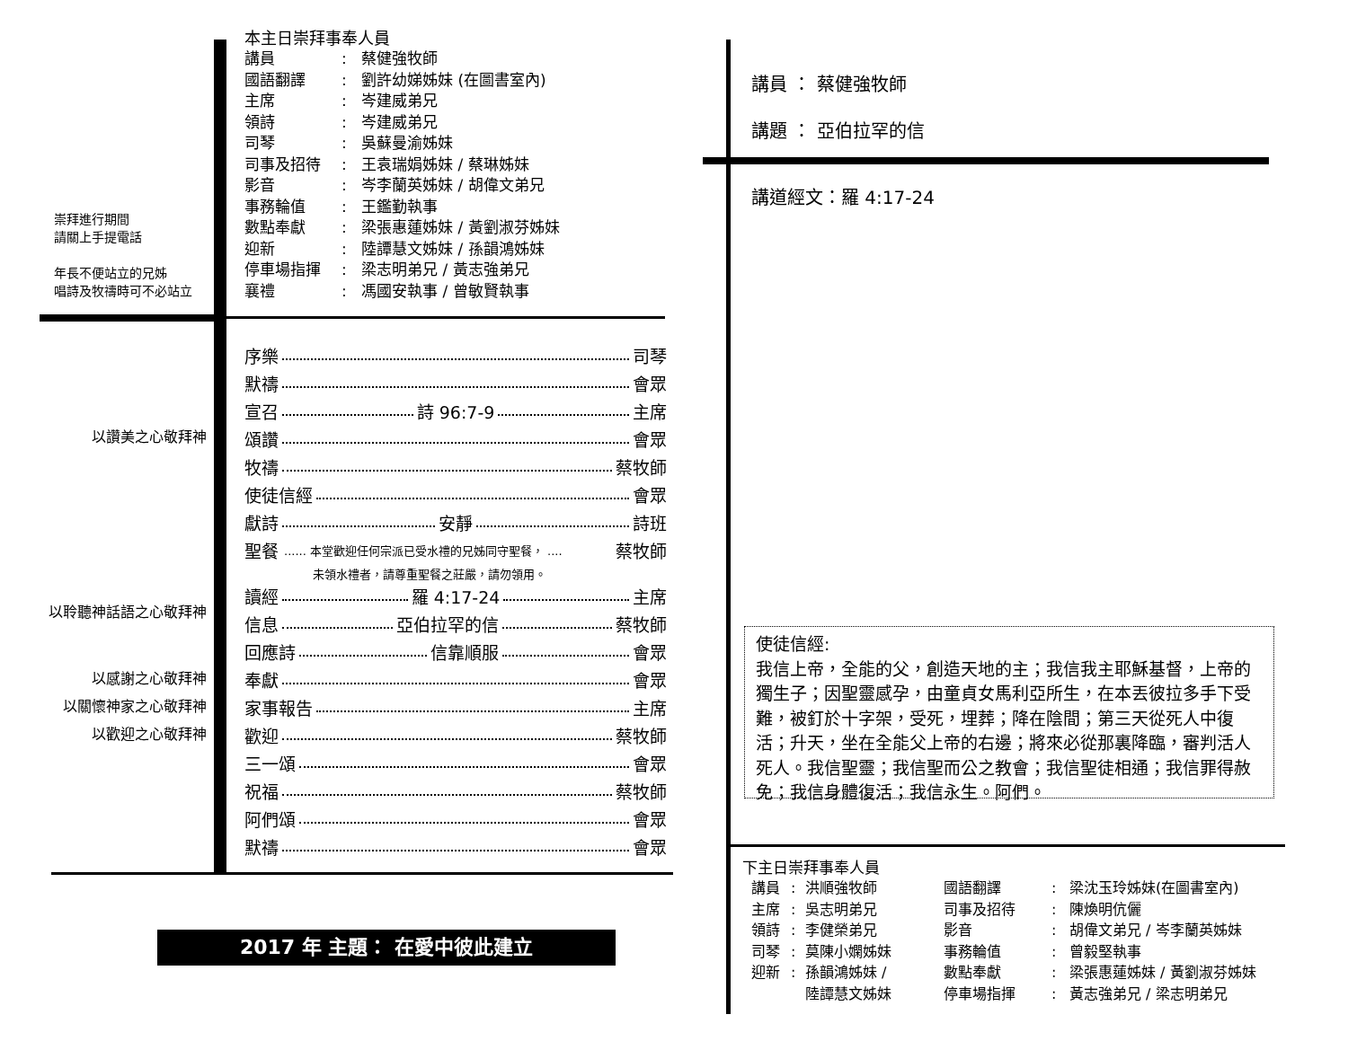本主日崇拜事奉人員
| 講員 | : | 蔡健強牧師 |
| 國語翻譯 | : | 劉許幼娣姊妹 (在圖書室內) |
| 主席 | : | 岑建威弟兄 |
| 領詩 | : | 岑建威弟兄 |
| 司琴 | : | 吳蘇曼渝姊妹 |
| 司事及招待 | : | 王袁瑞娟姊妹 / 蔡琳姊妹 |
| 影音 | : | 岑李蘭英姊妹 / 胡偉文弟兄 |
| 事務輪值 | : | 王鑑勤執事 |
| 數點奉獻 | : | 梁張惠蓮姊妹 / 黃劉淑芬姊妹 |
| 迎新 | : | 陸譚慧文姊妹 / 孫韻鴻姊妹 |
| 停車場指揮 | : | 梁志明弟兄 / 黃志強弟兄 |
| 襄禮 | : | 馮國安執事 / 曾敏賢執事 |
崇拜進行期間
請關上手提電話
年長不便站立的兄姊
唱詩及牧禱時可不必站立
以讚美之心敬拜神
以聆聽神話語之心敬拜神
以感謝之心敬拜神
以關懷神家之心敬拜神
以歡迎之心敬拜神
序樂 司琴
默禱 會眾
宣召 詩 96:7-9 主席
頌讚 會眾
牧禱 蔡牧師
使徒信經 會眾
獻詩 安靜 詩班
聖餐...... 本堂歡迎任何宗派已受水禮的兄姊同守聖餐， .... 蔡牧師
未領水禮者，請尊重聖餐之莊嚴，請勿領用。
讀經 羅 4:17-24 主席
信息 亞伯拉罕的信 蔡牧師
回應詩 信靠順服 會眾
奉獻 會眾
家事報告 主席
歡迎 蔡牧師
三一頌 會眾
祝福 蔡牧師
阿們頌 會眾
默禱 會眾
2017 年 主題： 在愛中彼此建立
講員 ： 蔡健強牧師
講題 ： 亞伯拉罕的信
講道經文：羅 4:17-24
使徒信經:
我信上帝，全能的父，創造天地的主；我信我主耶穌基督，上帝的獨生子；因聖靈感孕，由童貞女馬利亞所生，在本丟彼拉多手下受難，被釘於十字架，受死，埋葬；降在陰間；第三天從死人中復活；升天，坐在全能父上帝的右邊；將來必從那裏降臨，審判活人死人。我信聖靈；我信聖而公之教會；我信聖徒相通；我信罪得赦免；我信身體復活；我信永生。阿們。
下主日崇拜事奉人員
| 講員 | : | 洪順強牧師 | 國語翻譯 | : | 梁沈玉玲姊妹(在圖書室內) |
| 主席 | : | 吳志明弟兄 | 司事及招待 | : | 陳煥明伉儷 |
| 領詩 | : | 李健榮弟兄 | 影音 | : | 胡偉文弟兄 / 岑李蘭英姊妹 |
| 司琴 | : | 莫陳小嫻姊妹 | 事務輪值 | : | 曾毅堅執事 |
| 迎新 | : | 孫韻鴻姊妹 / 陸譚慧文姊妹 | 數點奉獻 停車場指揮 | : : | 梁張惠蓮姊妹 / 黃劉淑芬姊妹 黃志強弟兄 / 梁志明弟兄 |